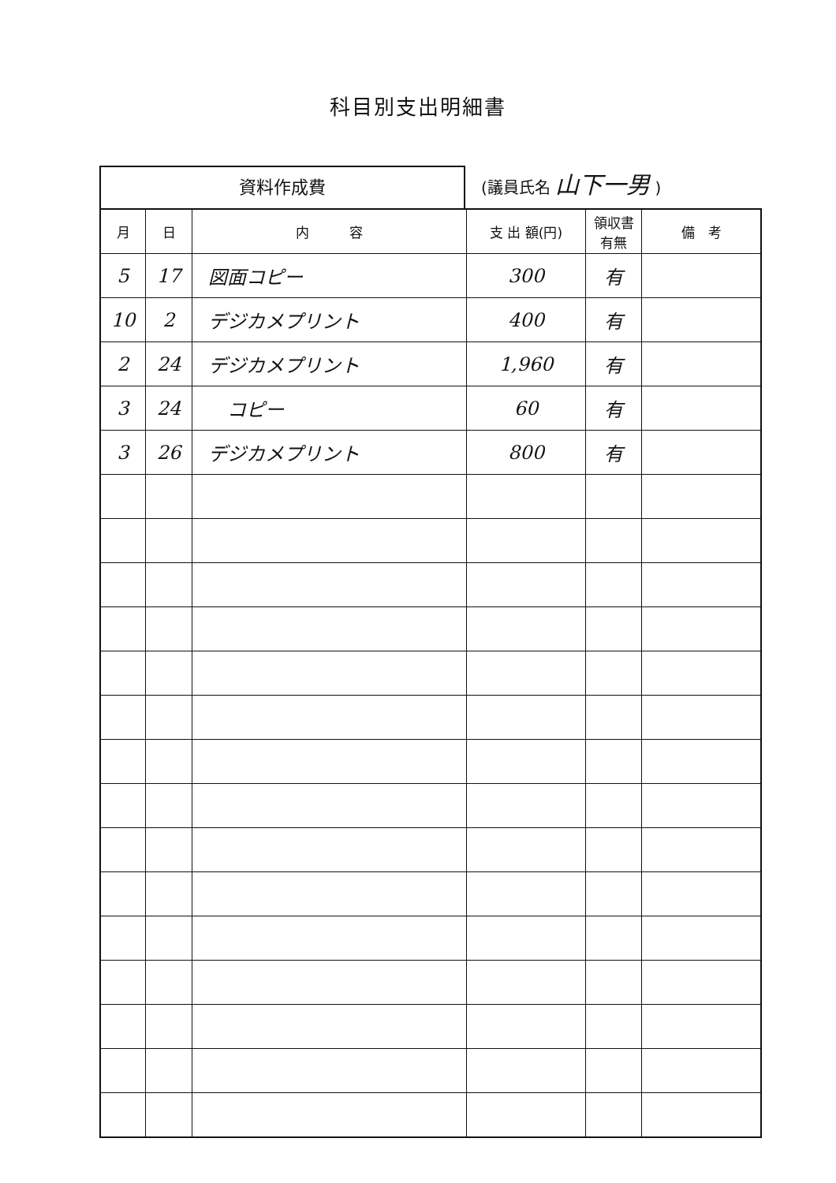科目別支出明細書
資料作成費
(議員氏名 山下一男 )
| 月 | 日 | 内 容 | 支 出 額(円) | 領収書 有無 | 備 考 |
| --- | --- | --- | --- | --- | --- |
| 5 | 17 | 図面コピー | 300 | 有 | |
| 10 | 2 | デジカメプリント | 400 | 有 | |
| 2 | 24 | デジカメプリント | 1,960 | 有 | |
| 3 | 24 | コピー | 60 | 有 | |
| 3 | 26 | デジカメプリント | 800 | 有 | |